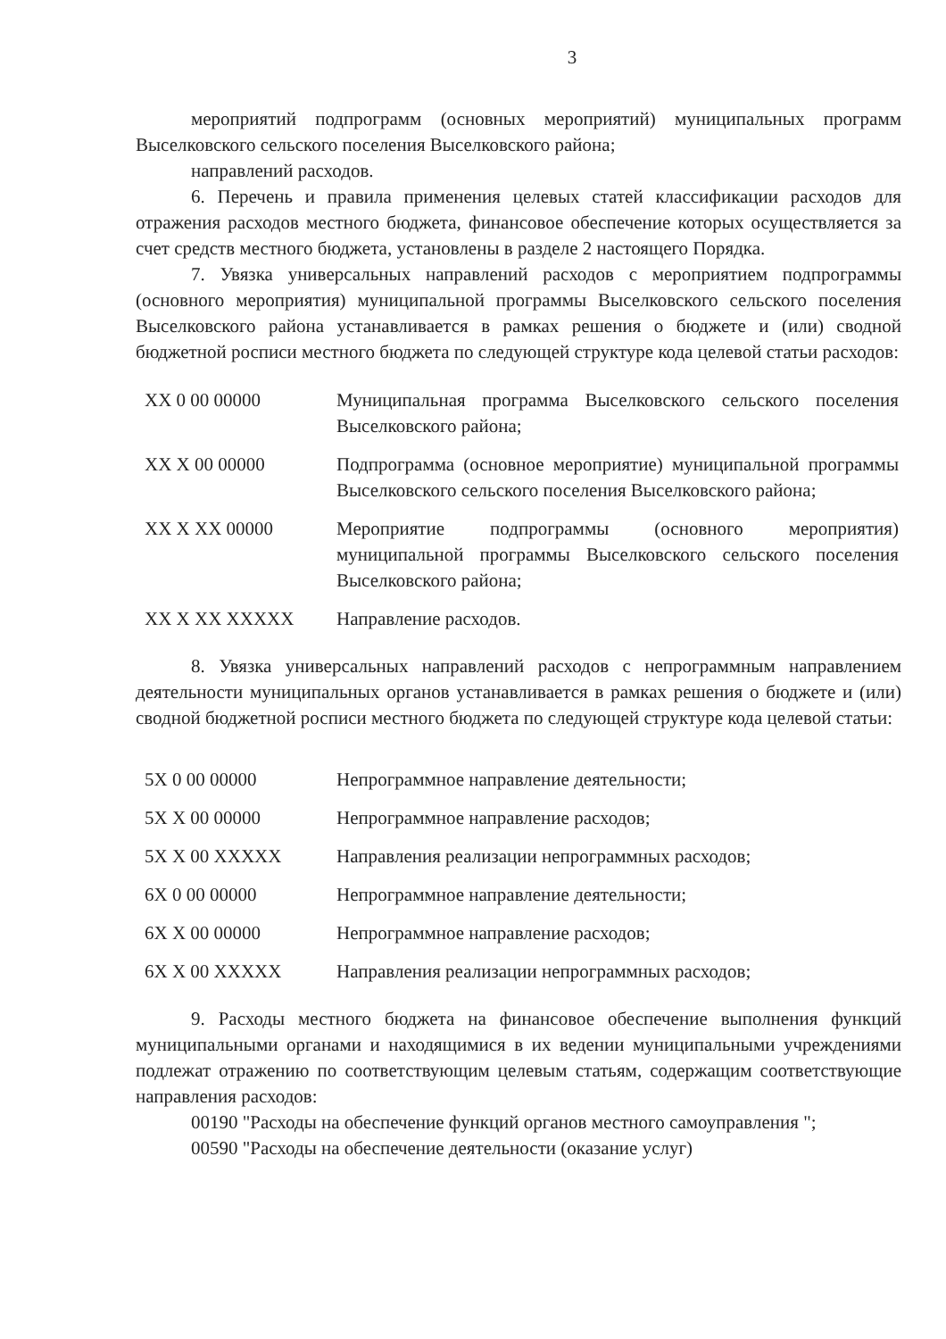3
мероприятий подпрограмм (основных мероприятий) муниципальных программ Выселковского сельского поселения Выселковского района;
направлений расходов.
6. Перечень и правила применения целевых статей классификации расходов для отражения расходов местного бюджета, финансовое обеспечение которых осуществляется за счет средств местного бюджета, установлены в разделе 2 настоящего Порядка.
7. Увязка универсальных направлений расходов с мероприятием подпрограммы (основного мероприятия) муниципальной программы Выселковского сельского поселения Выселковского района устанавливается в рамках решения о бюджете и (или) сводной бюджетной росписи местного бюджета по следующей структуре кода целевой статьи расходов:
| XX 0 00 00000 | Муниципальная программа Выселковского сельского поселения Выселковского района; |
| XX X 00 00000 | Подпрограмма (основное мероприятие) муниципальной программы Выселковского сельского поселения Выселковского района; |
| XX X XX 00000 | Мероприятие подпрограммы (основного мероприятия) муниципальной программы Выселковского сельского поселения Выселковского района; |
| XX X XX XXXXX | Направление расходов. |
8. Увязка универсальных направлений расходов с непрограммным направлением деятельности муниципальных органов устанавливается в рамках решения о бюджете и (или) сводной бюджетной росписи местного бюджета по следующей структуре кода целевой статьи:
| 5X 0 00 00000 | Непрограммное направление деятельности; |
| 5X X 00 00000 | Непрограммное направление расходов; |
| 5X X 00 XXXXX | Направления реализации непрограммных расходов; |
| 6X 0 00 00000 | Непрограммное направление деятельности; |
| 6X X 00 00000 | Непрограммное направление расходов; |
| 6X X 00 XXXXX | Направления реализации непрограммных расходов; |
9. Расходы местного бюджета на финансовое обеспечение выполнения функций муниципальными органами и находящимися в их ведении муниципальными учреждениями подлежат отражению по соответствующим целевым статьям, содержащим соответствующие направления расходов:
00190 "Расходы на обеспечение функций органов местного самоуправления ";
00590 "Расходы на обеспечение деятельности (оказание услуг)